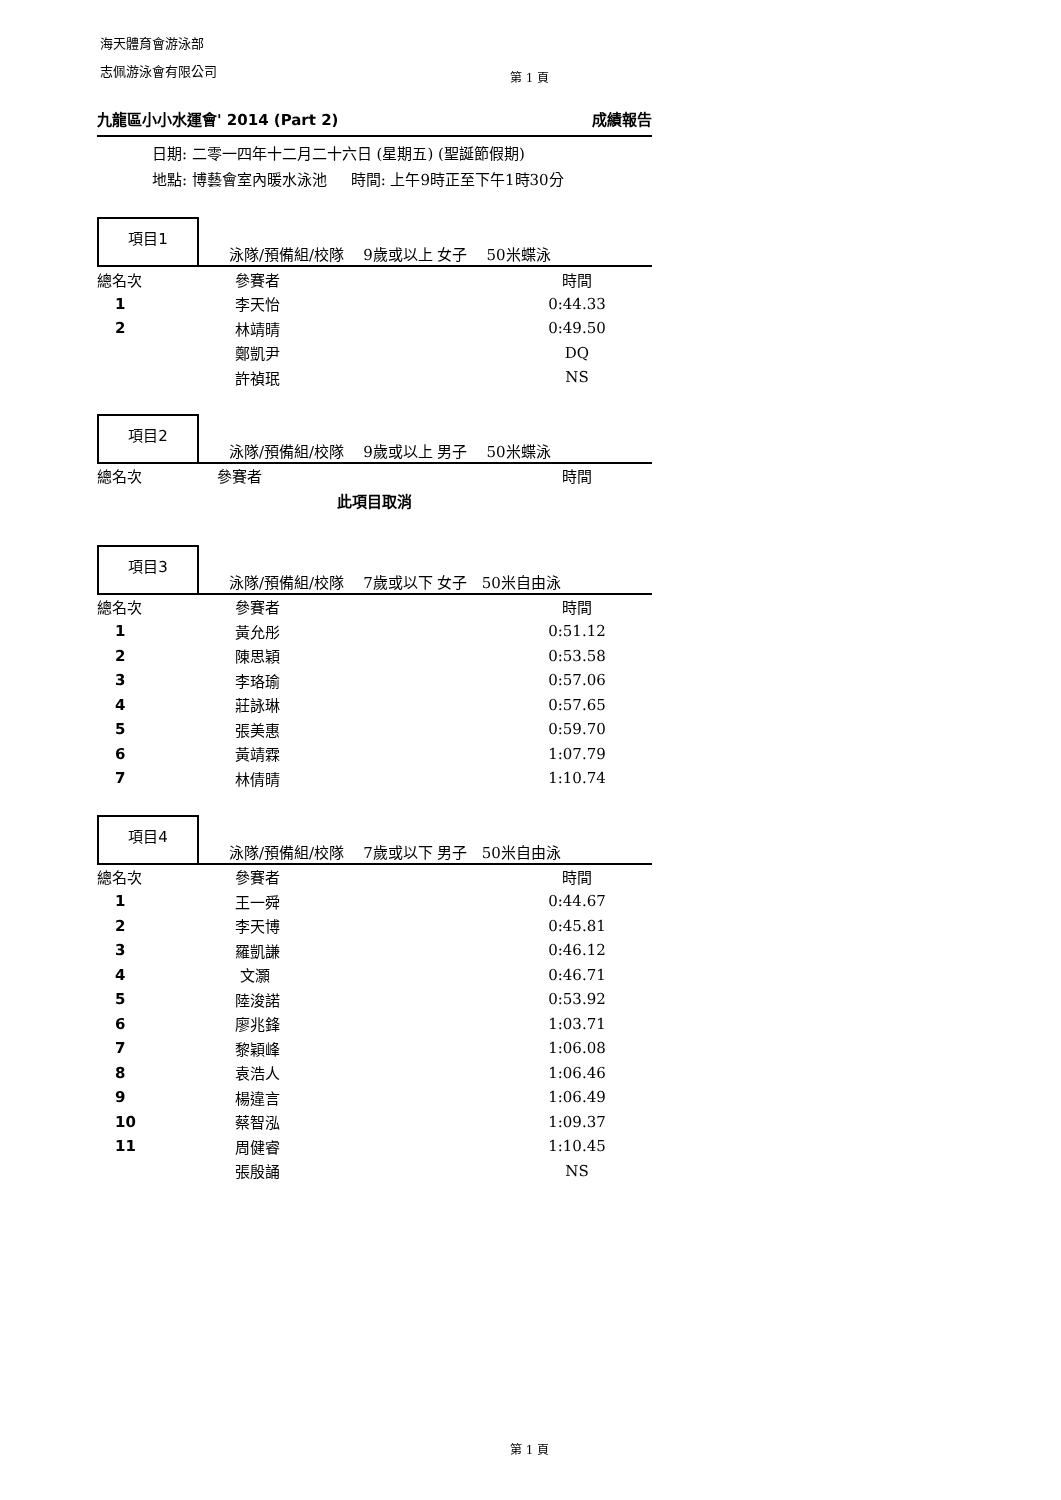海天體育會游泳部
志佩游泳會有限公司
第 1 頁
九龍區小小水運會' 2014 (Part 2) 成績報告
日期: 二零一四年十二月二十六日 (星期五) (聖誕節假期)
地點: 博藝會室內暖水泳池 時間: 上午9時正至下午1時30分
項目1
泳隊/預備組/校隊 9歲或以上 女子 50米蝶泳
| 總名次 | 參賽者 | 時間 |
| --- | --- | --- |
| 1 | 李天怡 | 0:44.33 |
| 2 | 林靖晴 | 0:49.50 |
| | 鄭凱尹 | DQ |
| | 許禎珉 | NS |
項目2
泳隊/預備組/校隊 9歲或以上 男子 50米蝶泳
| 總名次 | 參賽者 | 時間 |
| --- | --- | --- |
| 此項目取消 | | |
項目3
泳隊/預備組/校隊 7歲或以下 女子 50米自由泳
| 總名次 | 參賽者 | 時間 |
| --- | --- | --- |
| 1 | 黃允彤 | 0:51.12 |
| 2 | 陳思穎 | 0:53.58 |
| 3 | 李珞瑜 | 0:57.06 |
| 4 | 莊詠琳 | 0:57.65 |
| 5 | 張美惠 | 0:59.70 |
| 6 | 黃靖霖 | 1:07.79 |
| 7 | 林倩晴 | 1:10.74 |
項目4
泳隊/預備組/校隊 7歲或以下 男子 50米自由泳
| 總名次 | 參賽者 | 時間 |
| --- | --- | --- |
| 1 | 王一舜 | 0:44.67 |
| 2 | 李天博 | 0:45.81 |
| 3 | 羅凱謙 | 0:46.12 |
| 4 | 文灝 | 0:46.71 |
| 5 | 陸浚諾 | 0:53.92 |
| 6 | 廖兆鋒 | 1:03.71 |
| 7 | 黎穎峰 | 1:06.08 |
| 8 | 袁浩人 | 1:06.46 |
| 9 | 楊違言 | 1:06.49 |
| 10 | 蔡智泓 | 1:09.37 |
| 11 | 周健睿 | 1:10.45 |
| | 張殷誦 | NS |
第 1 頁